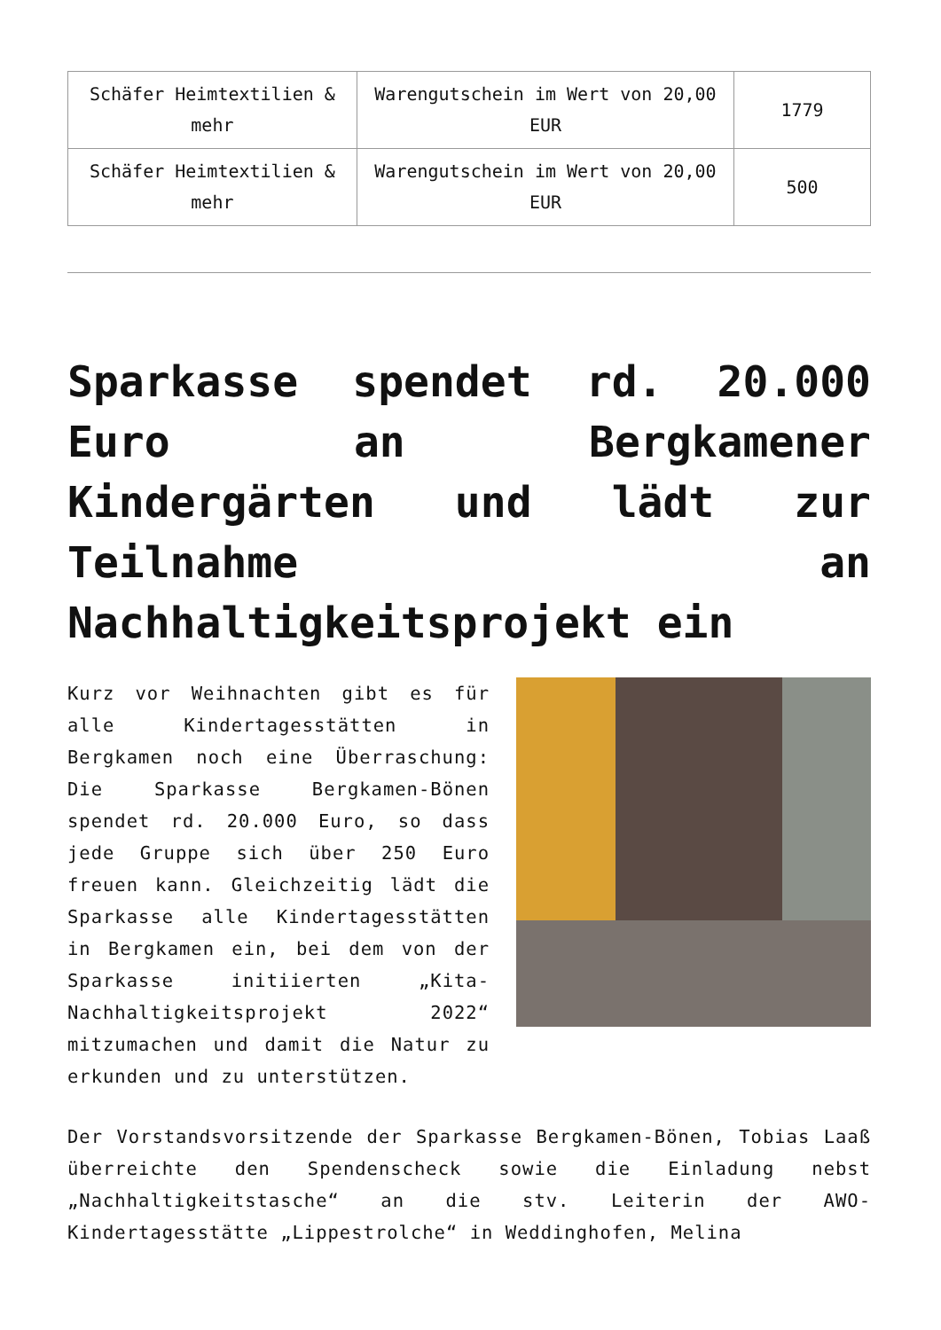| Schäfer Heimtextilien & mehr | Warengutschein im Wert von 20,00 EUR | 1779 |
| Schäfer Heimtextilien & mehr | Warengutschein im Wert von 20,00 EUR | 500 |
Sparkasse spendet rd. 20.000 Euro an Bergkamener Kindergärten und lädt zur Teilnahme an Nachhaltigkeitsprojekt ein
Kurz vor Weihnachten gibt es für alle Kindertagesstätten in Bergkamen noch eine Überraschung: Die Sparkasse Bergkamen-Bönen spendet rd. 20.000 Euro, so dass jede Gruppe sich über 250 Euro freuen kann. Gleichzeitig lädt die Sparkasse alle Kindertagesstätten in Bergkamen ein, bei dem von der Sparkasse initiierten „Kita-Nachhaltigkeitsprojekt 2022“ mitzumachen und damit die Natur zu erkunden und zu unterstützen.
Der Vorstandsvorsitzende der Sparkasse Bergkamen-Bönen, Tobias Laaß überreichte den Spendenscheck sowie die Einladung nebst „Nachhaltigkeitstasche“ an die stv. Leiterin der AWO-Kindertagesstätte „Lippestrolche“ in Weddinghofen, Melina